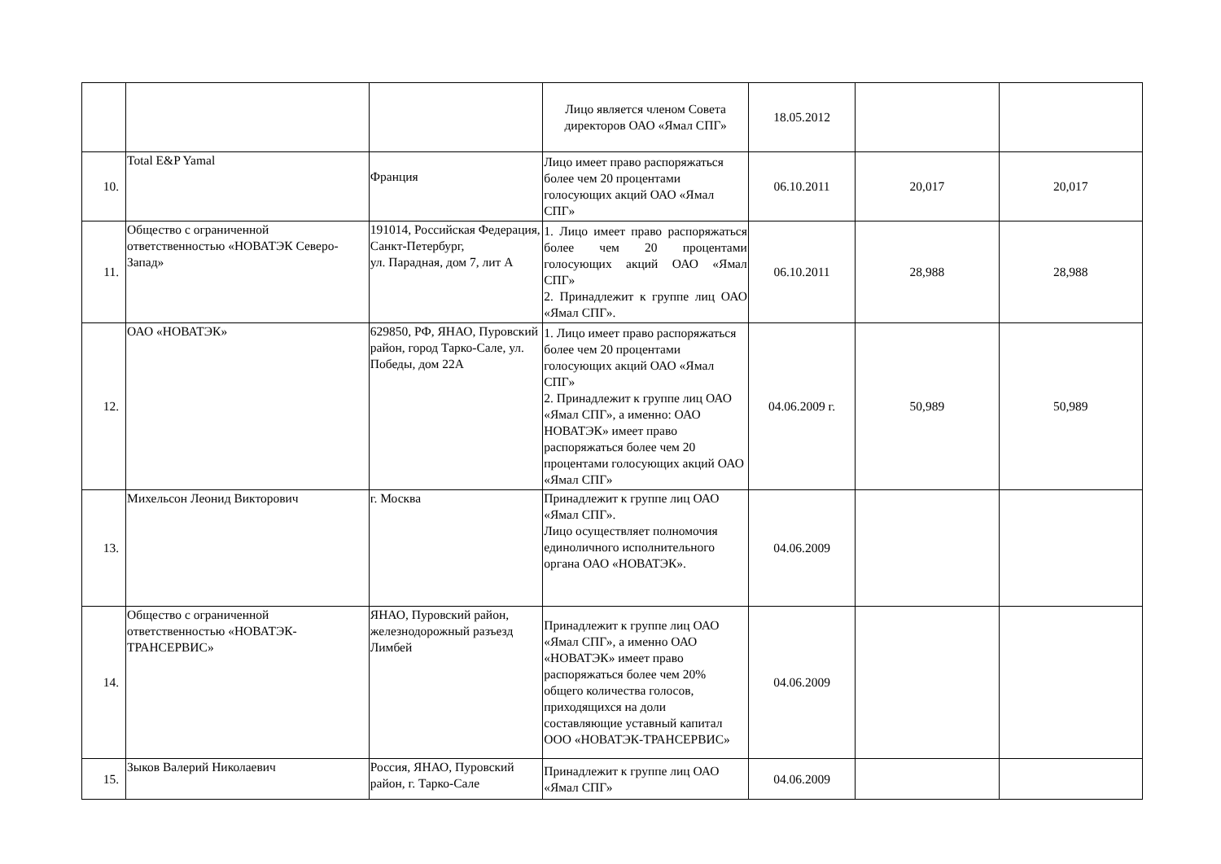| | | | Лицо является членом Совета директоров ОАО «Ямал СПГ» | 18.05.2012 | | |
| 10. | Total E&P Yamal | Франция | Лицо имеет право распоряжаться более чем 20 процентами голосующих акций ОАО «Ямал СПГ» | 06.10.2011 | 20,017 | 20,017 |
| 11. | Общество с ограниченной ответственностью «НОВАТЭК Северо-Запад» | 191014, Российская Федерация, Санкт-Петербург, ул. Парадная, дом 7, лит А | 1. Лицо имеет право распоряжаться более чем 20 процентами голосующих акций ОАО «Ямал СПГ» 2. Принадлежит к группе лиц ОАО «Ямал СПГ». | 06.10.2011 | 28,988 | 28,988 |
| 12. | ОАО «НОВАТЭК» | 629850, РФ, ЯНАО, Пуровский район, город Тарко-Сале, ул. Победы, дом 22А | 1. Лицо имеет право распоряжаться более чем 20 процентами голосующих акций ОАО «Ямал СПГ» 2. Принадлежит к группе лиц ОАО «Ямал СПГ», а именно: ОАО НОВАТЭК» имеет право распоряжаться более чем 20 процентами голосующих акций ОАО «Ямал СПГ» | 04.06.2009 г. | 50,989 | 50,989 |
| 13. | Михельсон Леонид Викторович | г. Москва | Принадлежит к группе лиц ОАО «Ямал СПГ». Лицо осуществляет полномочия единоличного исполнительного органа ОАО «НОВАТЭК». | 04.06.2009 | | |
| 14. | Общество с ограниченной ответственностью «НОВАТЭК-ТРАНСЕРВИС» | ЯНАО, Пуровский район, железнодорожный разъезд Лимбей | Принадлежит к группе лиц ОАО «Ямал СПГ», а именно ОАО «НОВАТЭК» имеет право распоряжаться более чем 20% общего количества голосов, приходящихся на доли составляющие уставный капитал ООО «НОВАТЭК-ТРАНСЕРВИС» | 04.06.2009 | | |
| 15. | Зыков Валерий Николаевич | Россия, ЯНАО, Пуровский район, г. Тарко-Сале | Принадлежит к группе лиц ОАО «Ямал СПГ» | 04.06.2009 | | |